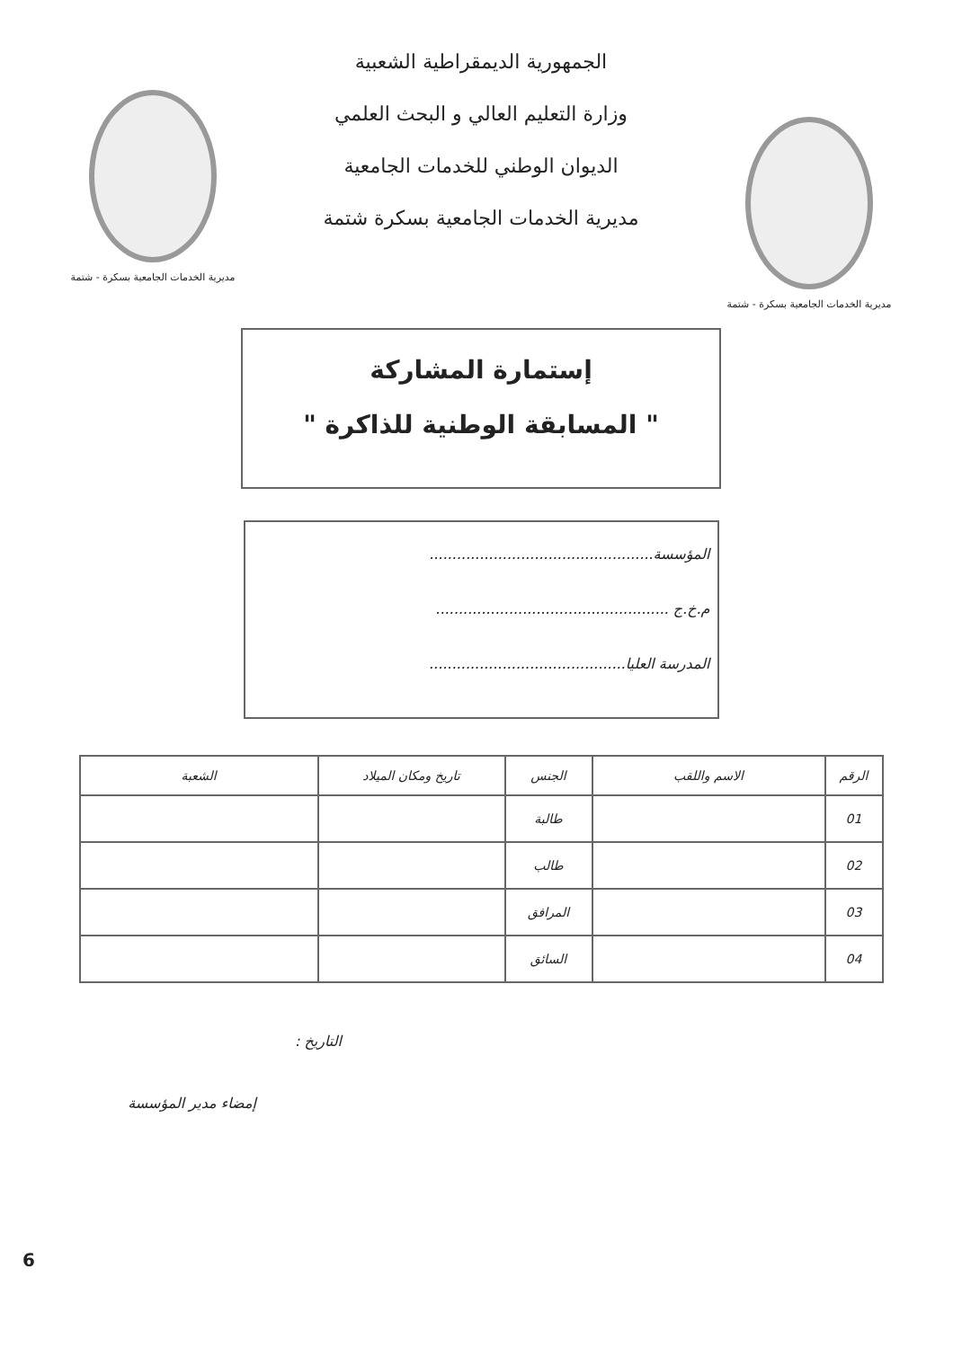مديرية الخدمات الجامعية بسكرة - شتمة
الجمهورية الديمقراطية الشعبية
وزارة التعليم العالي و البحث العلمي
الديوان الوطني للخدمات الجامعية
مديرية الخدمات الجامعية بسكرة شتمة
مديرية الخدمات الجامعية بسكرة - شتمة
إستمارة المشاركة
" المسابقة الوطنية للذاكرة "
المؤسسة.................................................
م.خ.ج ...................................................
المدرسة العليا...........................................
| الرقم | الاسم واللقب | الجنس | تاريخ ومكان الميلاد | الشعبة |
| --- | --- | --- | --- | --- |
| 01 | | طالبة | | |
| 02 | | طالب | | |
| 03 | | المرافق | | |
| 04 | | السائق | | |
التاريخ :
إمضاء مدير المؤسسة
6